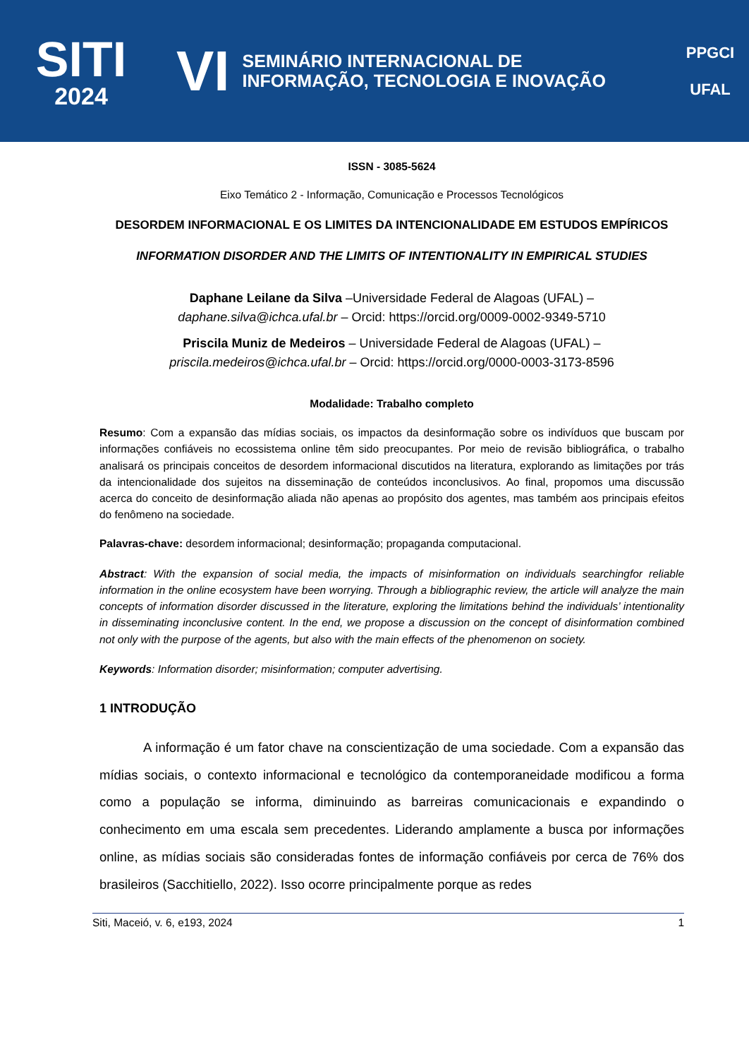SITI
2024
VI
SEMINÁRIO INTERNACIONAL DE
INFORMAÇÃO, TECNOLOGIA E INOVAÇÃO
PPGCI
UFAL
ISSN - 3085-5624
Eixo Temático 2 - Informação, Comunicação e Processos Tecnológicos
DESORDEM INFORMACIONAL E OS LIMITES DA INTENCIONALIDADE EM ESTUDOS EMPÍRICOS
INFORMATION DISORDER AND THE LIMITS OF INTENTIONALITY IN EMPIRICAL STUDIES
Daphane Leilane da Silva –Universidade Federal de Alagoas (UFAL) –
daphane.silva@ichca.ufal.br – Orcid: https://orcid.org/0009-0002-9349-5710
Priscila Muniz de Medeiros – Universidade Federal de Alagoas (UFAL) –
priscila.medeiros@ichca.ufal.br – Orcid: https://orcid.org/0000-0003-3173-8596
Modalidade: Trabalho completo
Resumo: Com a expansão das mídias sociais, os impactos da desinformação sobre os indivíduos que buscam por informações confiáveis no ecossistema online têm sido preocupantes. Por meio de revisão bibliográfica, o trabalho analisará os principais conceitos de desordem informacional discutidos na literatura, explorando as limitações por trás da intencionalidade dos sujeitos na disseminação de conteúdos inconclusivos. Ao final, propomos uma discussão acerca do conceito de desinformação aliada não apenas ao propósito dos agentes, mas também aos principais efeitos do fenômeno na sociedade.
Palavras-chave: desordem informacional; desinformação; propaganda computacional.
Abstract: With the expansion of social media, the impacts of misinformation on individuals searchingfor reliable information in the online ecosystem have been worrying. Through a bibliographic review, the article will analyze the main concepts of information disorder discussed in the literature, exploring the limitations behind the individuals’ intentionality in disseminating inconclusive content. In the end, we propose a discussion on the concept of disinformation combined not only with the purpose of the agents, but also with the main effects of the phenomenon on society.
Keywords: Information disorder; misinformation; computer advertising.
1 INTRODUÇÃO
A informação é um fator chave na conscientização de uma sociedade. Com a expansão das mídias sociais, o contexto informacional e tecnológico da contemporaneidade modificou a forma como a população se informa, diminuindo as barreiras comunicacionais e expandindo o conhecimento em uma escala sem precedentes. Liderando amplamente a busca por informações online, as mídias sociais são consideradas fontes de informação confiáveis por cerca de 76% dos brasileiros (Sacchitiello, 2022). Isso ocorre principalmente porque as redes
Siti, Maceió, v. 6, e193, 2024 1